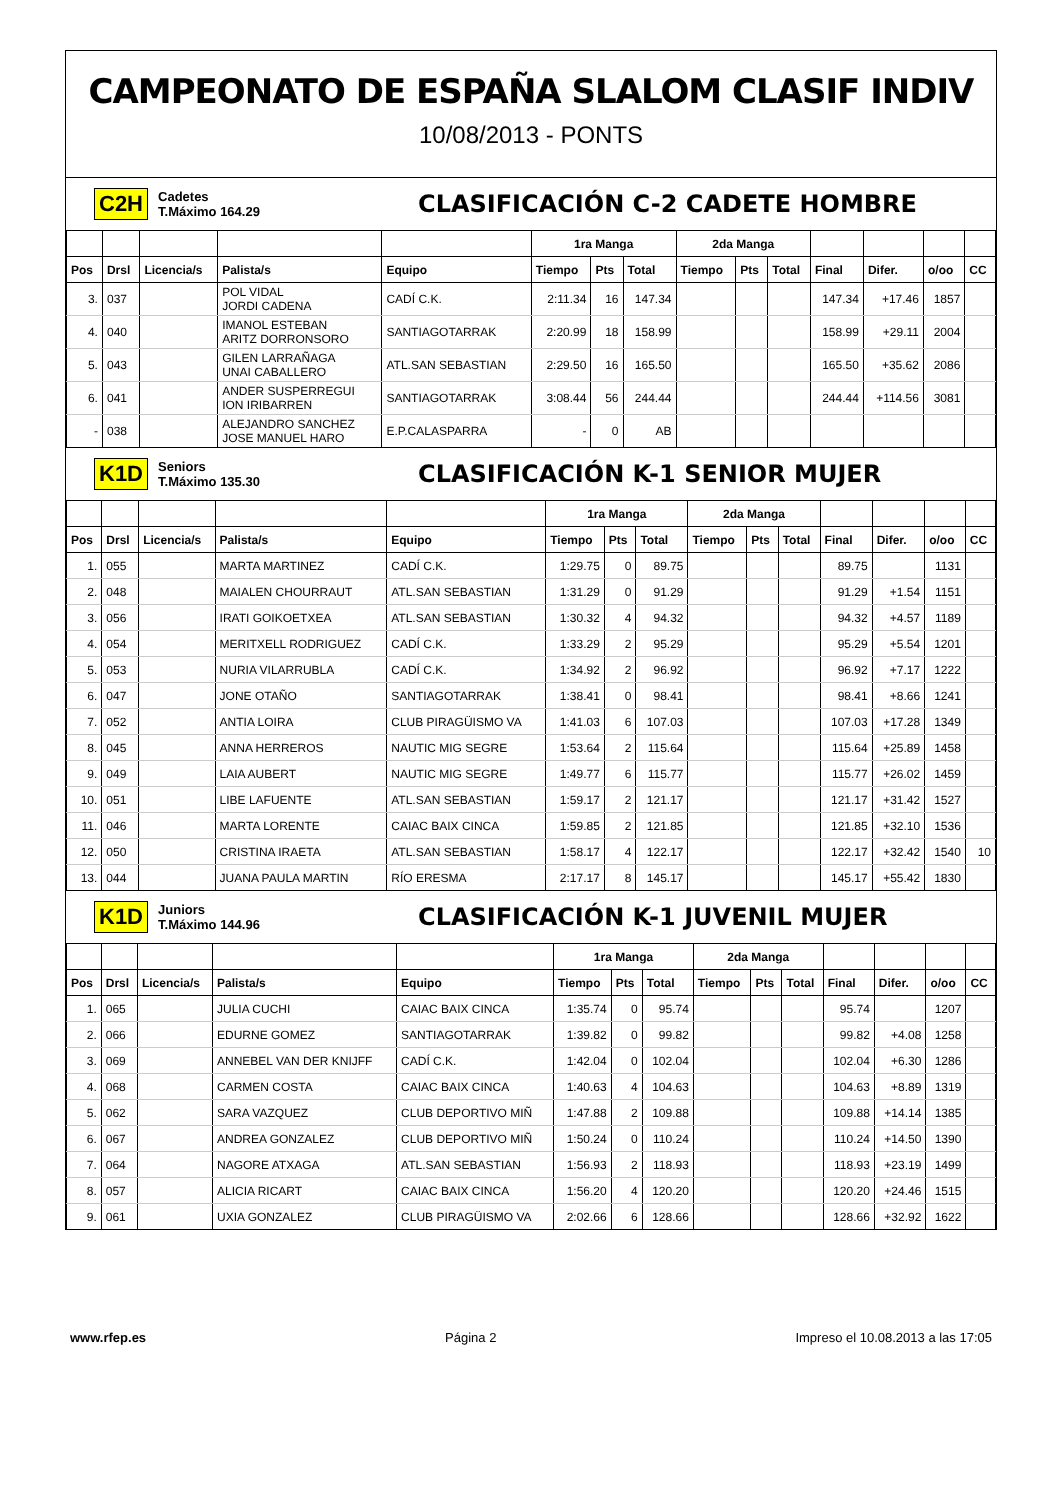CAMPEONATO DE ESPAÑA SLALOM CLASIF INDIV
10/08/2013 - PONTS
C2H Cadetes
T.Máximo 164.29 CLASIFICACIÓN C-2 CADETE HOMBRE
| | | | | | 1ra Manga | | | 2da Manga | | | | | | |
| --- | --- | --- | --- | --- | --- | --- | --- | --- | --- | --- | --- | --- | --- | --- |
| Pos | Drsl | Licencia/s | Palista/s | Equipo | Tiempo | Pts | Total | Tiempo | Pts | Total | Final | Difer. | o/oo | CC |
| 3. | 037 | | POL VIDAL JORDI CADENA | CADÍ C.K. | 2:11.34 | 16 | 147.34 | | | | 147.34 | +17.46 | 1857 | |
| 4. | 040 | | IMANOL ESTEBAN ARITZ DORRONSORO | SANTIAGOTARRAK | 2:20.99 | 18 | 158.99 | | | | 158.99 | +29.11 | 2004 | |
| 5. | 043 | | GILEN LARRAÑAGA UNAI CABALLERO | ATL.SAN SEBASTIAN | 2:29.50 | 16 | 165.50 | | | | 165.50 | +35.62 | 2086 | |
| 6. | 041 | | ANDER SUSPERREGUI ION IRIBARREN | SANTIAGOTARRAK | 3:08.44 | 56 | 244.44 | | | | 244.44 | +114.56 | 3081 | |
| - | 038 | | ALEJANDRO SANCHEZ JOSE MANUEL HARO | E.P.CALASPARRA | - | 0 | AB | | | | | | | |
K1D Seniors
T.Máximo 135.30 CLASIFICACIÓN K-1 SENIOR MUJER
| | | | | | 1ra Manga | | | 2da Manga | | | | | | |
| --- | --- | --- | --- | --- | --- | --- | --- | --- | --- | --- | --- | --- | --- | --- |
| Pos | Drsl | Licencia/s | Palista/s | Equipo | Tiempo | Pts | Total | Tiempo | Pts | Total | Final | Difer. | o/oo | CC |
| 1. | 055 | | MARTA MARTINEZ | CADÍ C.K. | 1:29.75 | 0 | 89.75 | | | | 89.75 | | 1131 | |
| 2. | 048 | | MAIALEN CHOURRAUT | ATL.SAN SEBASTIAN | 1:31.29 | 0 | 91.29 | | | | 91.29 | +1.54 | 1151 | |
| 3. | 056 | | IRATI GOIKOETXEA | ATL.SAN SEBASTIAN | 1:30.32 | 4 | 94.32 | | | | 94.32 | +4.57 | 1189 | |
| 4. | 054 | | MERITXELL RODRIGUEZ | CADÍ C.K. | 1:33.29 | 2 | 95.29 | | | | 95.29 | +5.54 | 1201 | |
| 5. | 053 | | NURIA VILARRUBLA | CADÍ C.K. | 1:34.92 | 2 | 96.92 | | | | 96.92 | +7.17 | 1222 | |
| 6. | 047 | | JONE OTAÑO | SANTIAGOTARRAK | 1:38.41 | 0 | 98.41 | | | | 98.41 | +8.66 | 1241 | |
| 7. | 052 | | ANTIA LOIRA | CLUB PIRAGÜISMO VA | 1:41.03 | 6 | 107.03 | | | | 107.03 | +17.28 | 1349 | |
| 8. | 045 | | ANNA HERREROS | NAUTIC MIG SEGRE | 1:53.64 | 2 | 115.64 | | | | 115.64 | +25.89 | 1458 | |
| 9. | 049 | | LAIA AUBERT | NAUTIC MIG SEGRE | 1:49.77 | 6 | 115.77 | | | | 115.77 | +26.02 | 1459 | |
| 10. | 051 | | LIBE LAFUENTE | ATL.SAN SEBASTIAN | 1:59.17 | 2 | 121.17 | | | | 121.17 | +31.42 | 1527 | |
| 11. | 046 | | MARTA LORENTE | CAIAC BAIX CINCA | 1:59.85 | 2 | 121.85 | | | | 121.85 | +32.10 | 1536 | |
| 12. | 050 | | CRISTINA IRAETA | ATL.SAN SEBASTIAN | 1:58.17 | 4 | 122.17 | | | | 122.17 | +32.42 | 1540 | 10 |
| 13. | 044 | | JUANA PAULA MARTIN | RÍO ERESMA | 2:17.17 | 8 | 145.17 | | | | 145.17 | +55.42 | 1830 | |
K1D Juniors
T.Máximo 144.96 CLASIFICACIÓN K-1 JUVENIL MUJER
| | | | | | 1ra Manga | | | 2da Manga | | | | | | |
| --- | --- | --- | --- | --- | --- | --- | --- | --- | --- | --- | --- | --- | --- | --- |
| Pos | Drsl | Licencia/s | Palista/s | Equipo | Tiempo | Pts | Total | Tiempo | Pts | Total | Final | Difer. | o/oo | CC |
| 1. | 065 | | JULIA CUCHI | CAIAC BAIX CINCA | 1:35.74 | 0 | 95.74 | | | | 95.74 | | 1207 | |
| 2. | 066 | | EDURNE GOMEZ | SANTIAGOTARRAK | 1:39.82 | 0 | 99.82 | | | | 99.82 | +4.08 | 1258 | |
| 3. | 069 | | ANNEBEL VAN DER KNIJFF | CADÍ C.K. | 1:42.04 | 0 | 102.04 | | | | 102.04 | +6.30 | 1286 | |
| 4. | 068 | | CARMEN COSTA | CAIAC BAIX CINCA | 1:40.63 | 4 | 104.63 | | | | 104.63 | +8.89 | 1319 | |
| 5. | 062 | | SARA VAZQUEZ | CLUB DEPORTIVO MIÑ | 1:47.88 | 2 | 109.88 | | | | 109.88 | +14.14 | 1385 | |
| 6. | 067 | | ANDREA GONZALEZ | CLUB DEPORTIVO MIÑ | 1:50.24 | 0 | 110.24 | | | | 110.24 | +14.50 | 1390 | |
| 7. | 064 | | NAGORE ATXAGA | ATL.SAN SEBASTIAN | 1:56.93 | 2 | 118.93 | | | | 118.93 | +23.19 | 1499 | |
| 8. | 057 | | ALICIA RICART | CAIAC BAIX CINCA | 1:56.20 | 4 | 120.20 | | | | 120.20 | +24.46 | 1515 | |
| 9. | 061 | | UXIA GONZALEZ | CLUB PIRAGÜISMO VA | 2:02.66 | 6 | 128.66 | | | | 128.66 | +32.92 | 1622 | |
www.rfep.es Página 2 Impreso el 10.08.2013 a las 17:05